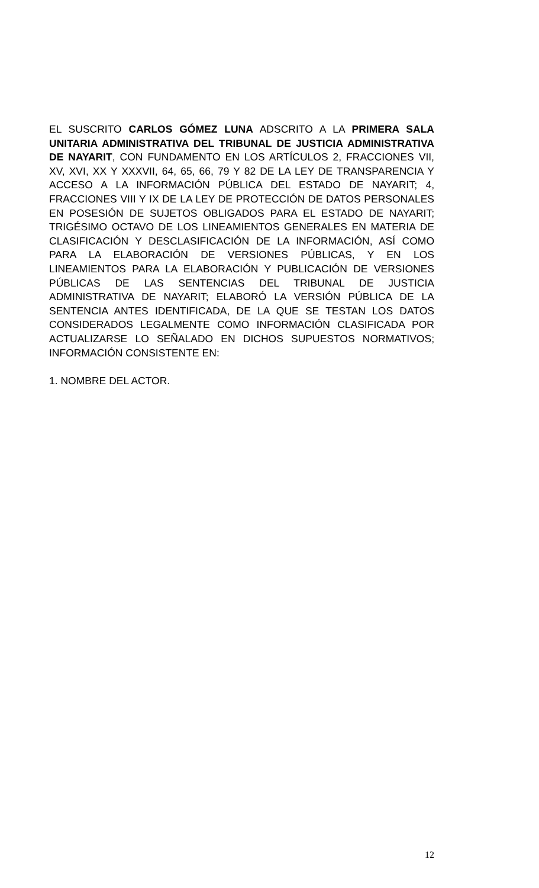EL SUSCRITO CARLOS GÓMEZ LUNA ADSCRITO A LA PRIMERA SALA UNITARIA ADMINISTRATIVA DEL TRIBUNAL DE JUSTICIA ADMINISTRATIVA DE NAYARIT, CON FUNDAMENTO EN LOS ARTÍCULOS 2, FRACCIONES VII, XV, XVI, XX Y XXXVII, 64, 65, 66, 79 Y 82 DE LA LEY DE TRANSPARENCIA Y ACCESO A LA INFORMACIÓN PÚBLICA DEL ESTADO DE NAYARIT; 4, FRACCIONES VIII Y IX DE LA LEY DE PROTECCIÓN DE DATOS PERSONALES EN POSESIÓN DE SUJETOS OBLIGADOS PARA EL ESTADO DE NAYARIT; TRIGÉSIMO OCTAVO DE LOS LINEAMIENTOS GENERALES EN MATERIA DE CLASIFICACIÓN Y DESCLASIFICACIÓN DE LA INFORMACIÓN, ASÍ COMO PARA LA ELABORACIÓN DE VERSIONES PÚBLICAS, Y EN LOS LINEAMIENTOS PARA LA ELABORACIÓN Y PUBLICACIÓN DE VERSIONES PÚBLICAS DE LAS SENTENCIAS DEL TRIBUNAL DE JUSTICIA ADMINISTRATIVA DE NAYARIT; ELABORÓ LA VERSIÓN PÚBLICA DE LA SENTENCIA ANTES IDENTIFICADA, DE LA QUE SE TESTAN LOS DATOS CONSIDERADOS LEGALMENTE COMO INFORMACIÓN CLASIFICADA POR ACTUALIZARSE LO SEÑALADO EN DICHOS SUPUESTOS NORMATIVOS; INFORMACIÓN CONSISTENTE EN:
1. NOMBRE DEL ACTOR.
12